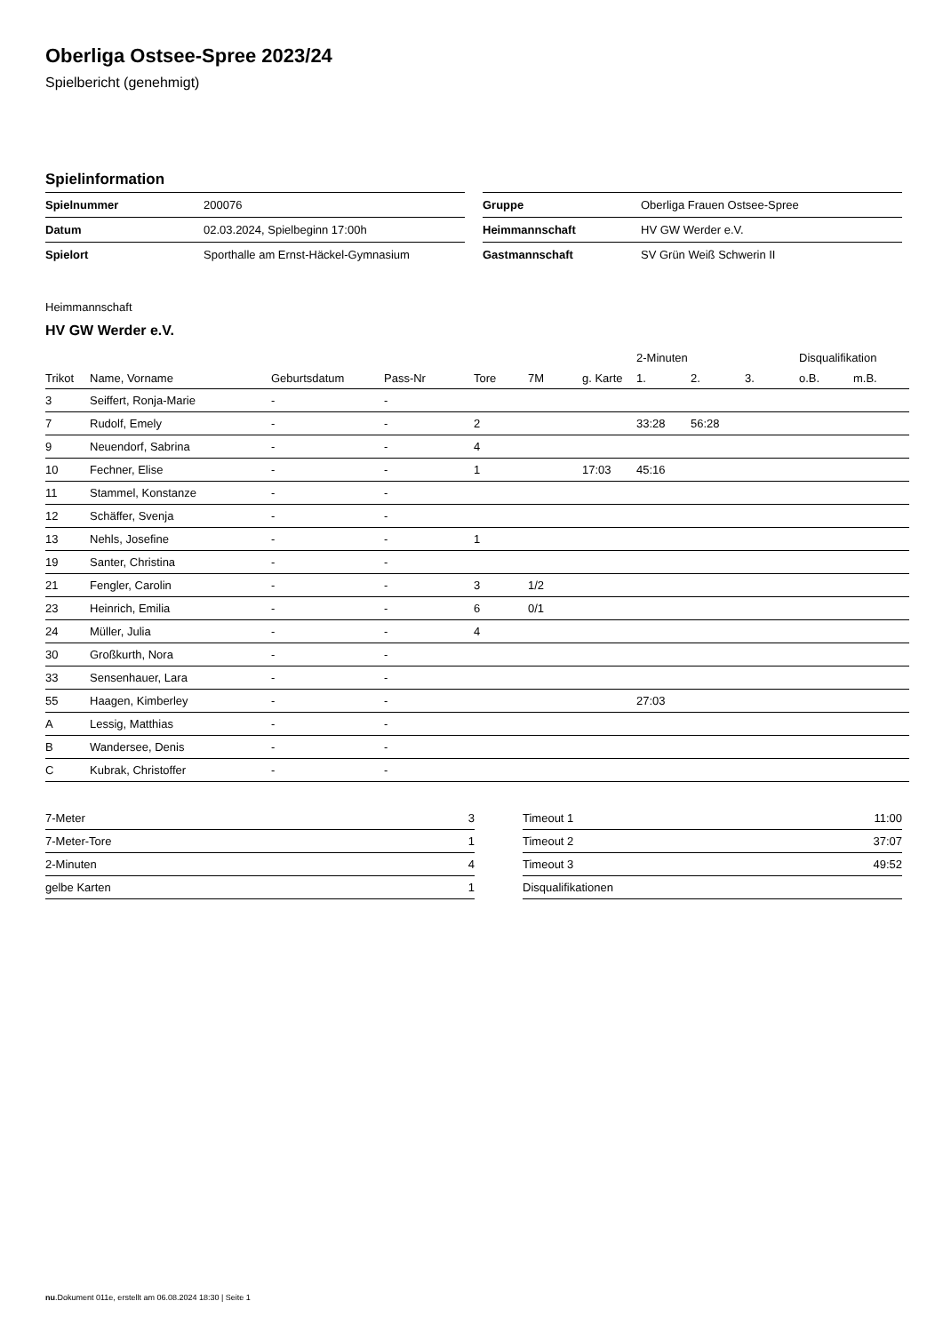Oberliga Ostsee-Spree 2023/24
Spielbericht (genehmigt)
Spielinformation
| Spielnummer | 200076 |
| Datum | 02.03.2024, Spielbeginn 17:00h |
| Spielort | Sporthalle am Ernst-Häckel-Gymnasium |
| Gruppe | Oberliga Frauen Ostsee-Spree |
| Heimmannschaft | HV GW Werder e.V. |
| Gastmannschaft | SV Grün Weiß Schwerin II |
Heimmannschaft
HV GW Werder e.V.
| | | | | | | | 2-Minuten | | | Disqualifikation | |
| --- | --- | --- | --- | --- | --- | --- | --- | --- | --- | --- | --- |
| Trikot | Name, Vorname | Geburtsdatum | Pass-Nr | Tore | 7M | g. Karte | 1. | 2. | 3. | o.B. | m.B. |
| 3 | Seiffert, Ronja-Marie | - | - | | | | | | | | |
| 7 | Rudolf, Emely | - | - | 2 | | | 33:28 | 56:28 | | | |
| 9 | Neuendorf, Sabrina | - | - | 4 | | | | | | | |
| 10 | Fechner, Elise | - | - | 1 | | 17:03 | 45:16 | | | | |
| 11 | Stammel, Konstanze | - | - | | | | | | | | |
| 12 | Schäffer, Svenja | - | - | | | | | | | | |
| 13 | Nehls, Josefine | - | - | 1 | | | | | | | |
| 19 | Santer, Christina | - | - | | | | | | | | |
| 21 | Fengler, Carolin | - | - | 3 | 1/2 | | | | | | |
| 23 | Heinrich, Emilia | - | - | 6 | 0/1 | | | | | | |
| 24 | Müller, Julia | - | - | 4 | | | | | | | |
| 30 | Großkurth, Nora | - | - | | | | | | | | |
| 33 | Sensenhauer, Lara | - | - | | | | | | | | |
| 55 | Haagen, Kimberley | - | - | | | | 27:03 | | | | |
| A | Lessig, Matthias | - | - | | | | | | | | |
| B | Wandersee, Denis | - | - | | | | | | | | |
| C | Kubrak, Christoffer | - | - | | | | | | | | |
| 7-Meter | 3 |
| 7-Meter-Tore | 1 |
| 2-Minuten | 4 |
| gelbe Karten | 1 |
| Timeout 1 | 11:00 |
| Timeout 2 | 37:07 |
| Timeout 3 | 49:52 |
| Disqualifikationen | |
nu.Dokument 011e, erstellt am 06.08.2024 18:30 | Seite 1